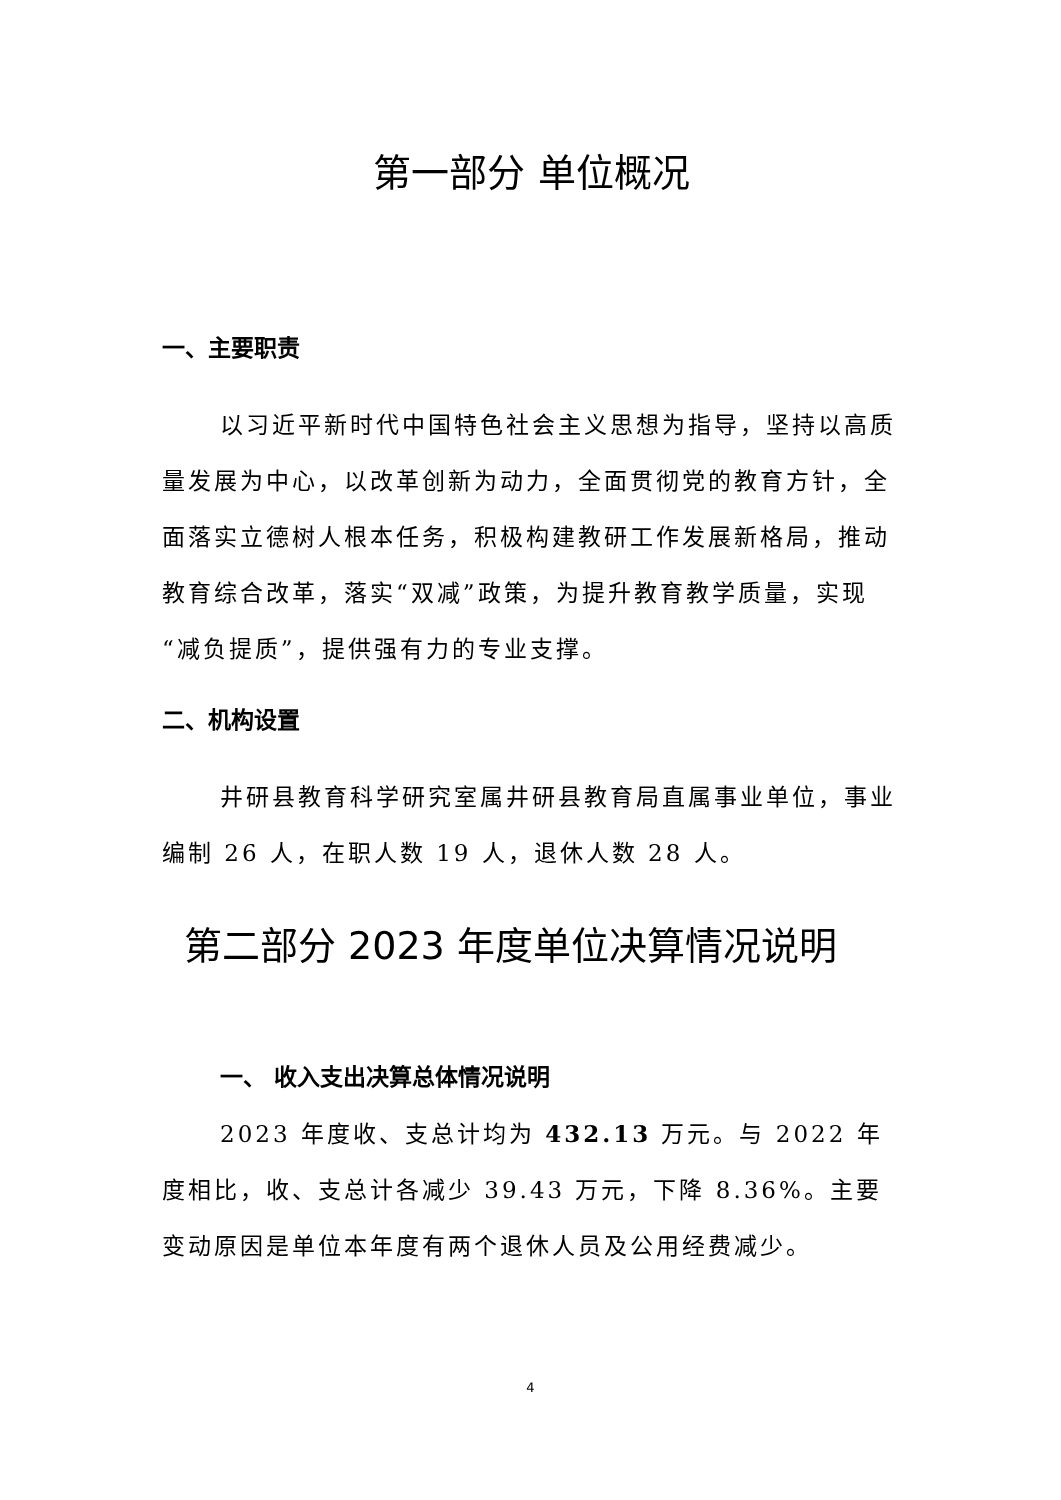第一部分 单位概况
一、主要职责
以习近平新时代中国特色社会主义思想为指导，坚持以高质量发展为中心，以改革创新为动力，全面贯彻党的教育方针，全面落实立德树人根本任务，积极构建教研工作发展新格局，推动教育综合改革，落实“双减”政策，为提升教育教学质量，实现“减负提质”，提供强有力的专业支撑。
二、机构设置
井研县教育科学研究室属井研县教育局直属事业单位，事业编制 26 人，在职人数 19 人，退休人数 28 人。
第二部分 2023 年度单位决算情况说明
一、 收入支出决算总体情况说明
2023 年度收、支总计均为 432.13 万元。与 2022 年度相比，收、支总计各减少 39.43 万元，下降 8.36%。主要变动原因是单位本年度有两个退休人员及公用经费减少。
4